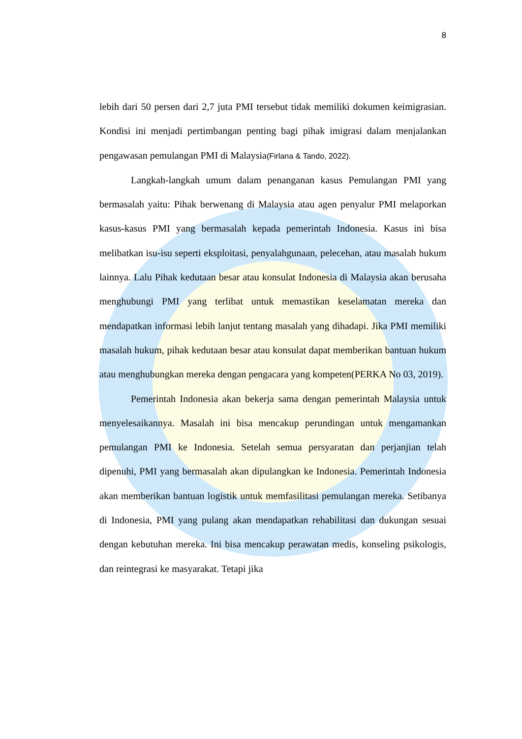8
lebih dari 50 persen dari 2,7 juta PMI tersebut tidak memiliki dokumen keimigrasian. Kondisi ini menjadi pertimbangan penting bagi pihak imigrasi dalam menjalankan pengawasan pemulangan PMI di Malaysia(Firlana & Tando, 2022).
Langkah-langkah umum dalam penanganan kasus Pemulangan PMI yang bermasalah yaitu: Pihak berwenang di Malaysia atau agen penyalur PMI melaporkan kasus-kasus PMI yang bermasalah kepada pemerintah Indonesia. Kasus ini bisa melibatkan isu-isu seperti eksploitasi, penyalahgunaan, pelecehan, atau masalah hukum lainnya. Lalu Pihak kedutaan besar atau konsulat Indonesia di Malaysia akan berusaha menghubungi PMI yang terlibat untuk memastikan keselamatan mereka dan mendapatkan informasi lebih lanjut tentang masalah yang dihadapi. Jika PMI memiliki masalah hukum, pihak kedutaan besar atau konsulat dapat memberikan bantuan hukum atau menghubungkan mereka dengan pengacara yang kompeten(PERKA No 03, 2019).
Pemerintah Indonesia akan bekerja sama dengan pemerintah Malaysia untuk menyelesaikannya. Masalah ini bisa mencakup perundingan untuk mengamankan pemulangan PMI ke Indonesia. Setelah semua persyaratan dan perjanjian telah dipenuhi, PMI yang bermasalah akan dipulangkan ke Indonesia. Pemerintah Indonesia akan memberikan bantuan logistik untuk memfasilitasi pemulangan mereka. Setibanya di Indonesia, PMI yang pulang akan mendapatkan rehabilitasi dan dukungan sesuai dengan kebutuhan mereka. Ini bisa mencakup perawatan medis, konseling psikologis, dan reintegrasi ke masyarakat. Tetapi jika